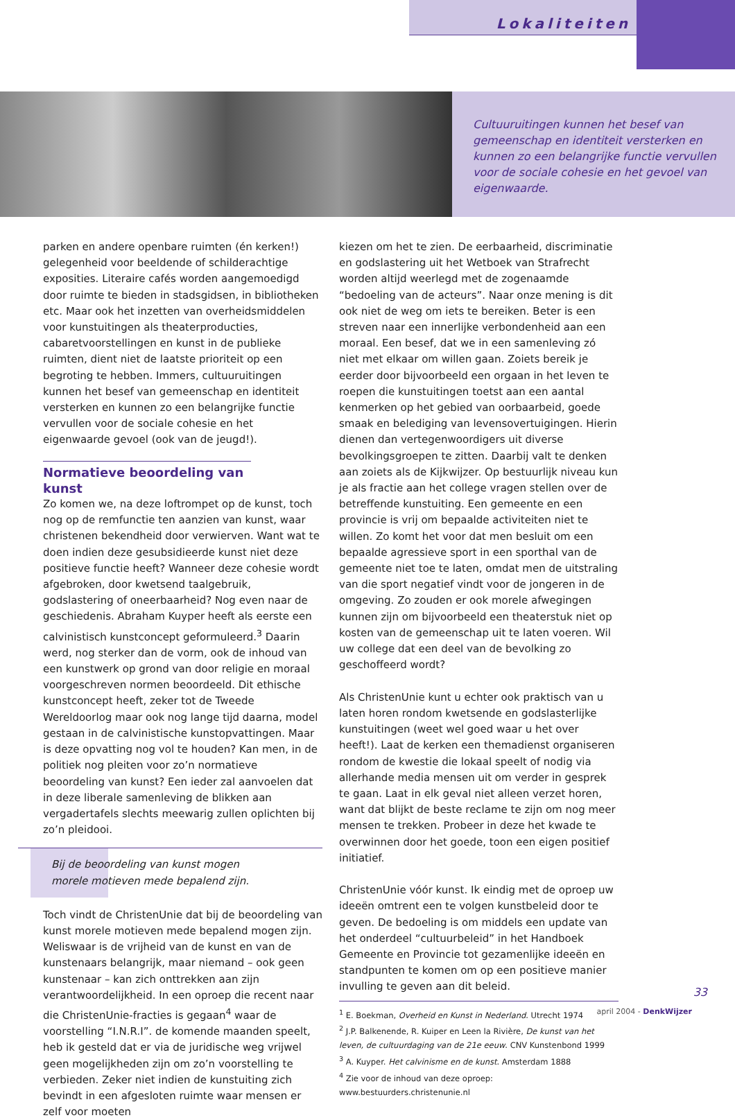Lokaliteiten
Cultuuruitingen kunnen het besef van gemeenschap en identiteit versterken en kunnen zo een belangrijke functie vervullen voor de sociale cohesie en het gevoel van eigenwaarde.
parken en andere openbare ruimten (én kerken!) gelegenheid voor beeldende of schilderachtige exposities. Literaire cafés worden aangemoedigd door ruimte te bieden in stadsgidsen, in bibliotheken etc. Maar ook het inzetten van overheidsmiddelen voor kunstuitingen als theaterproducties, cabaretvoorstellingen en kunst in de publieke ruimten, dient niet de laatste prioriteit op een begroting te hebben. Immers, cultuuruitingen kunnen het besef van gemeenschap en identiteit versterken en kunnen zo een belangrijke functie vervullen voor de sociale cohesie en het eigenwaarde gevoel (ook van de jeugd!).
Normatieve beoordeling van kunst
Zo komen we, na deze loftrompet op de kunst, toch nog op de remfunctie ten aanzien van kunst, waar christenen bekendheid door verwierven. Want wat te doen indien deze gesubsidieerde kunst niet deze positieve functie heeft? Wanneer deze cohesie wordt afgebroken, door kwetsend taalgebruik, godslastering of oneerbaarheid? Nog even naar de geschiedenis. Abraham Kuyper heeft als eerste een calvinistisch kunstconcept geformuleerd.<sup>3</sup> Daarin werd, nog sterker dan de vorm, ook de inhoud van een kunstwerk op grond van door religie en moraal voorgeschreven normen beoordeeld. Dit ethische kunstconcept heeft, zeker tot de Tweede Wereldoorlog maar ook nog lange tijd daarna, model gestaan in de calvinistische kunstopvattingen. Maar is deze opvatting nog vol te houden? Kan men, in de politiek nog pleiten voor zo’n normatieve beoordeling van kunst? Een ieder zal aanvoelen dat in deze liberale samenleving de blikken aan vergadertafels slechts meewarig zullen oplichten bij zo’n pleidooi.
Bij de beoordeling van kunst mogen
morele motieven mede bepalend zijn.
Toch vindt de ChristenUnie dat bij de beoordeling van kunst morele motieven mede bepalend mogen zijn. Weliswaar is de vrijheid van de kunst en van de kunstenaars belangrijk, maar niemand – ook geen kunstenaar – kan zich onttrekken aan zijn verantwoordelijkheid. In een oproep die recent naar die ChristenUnie-fracties is gegaan<sup>4</sup> waar de voorstelling “I.N.R.I”. de komende maanden speelt, heb ik gesteld dat er via de juridische weg vrijwel geen mogelijkheden zijn om zo’n voorstelling te verbieden. Zeker niet indien de kunstuiting zich bevindt in een afgesloten ruimte waar mensen er zelf voor moeten
kiezen om het te zien. De eerbaarheid, discriminatie en godslastering uit het Wetboek van Strafrecht worden altijd weerlegd met de zogenaamde “bedoeling van de acteurs”. Naar onze mening is dit ook niet de weg om iets te bereiken. Beter is een streven naar een innerlijke verbondenheid aan een moraal. Een besef, dat we in een samenleving zó niet met elkaar om willen gaan. Zoiets bereik je eerder door bijvoorbeeld een orgaan in het leven te roepen die kunstuitingen toetst aan een aantal kenmerken op het gebied van oorbaarbeid, goede smaak en belediging van levensovertuigingen. Hierin dienen dan vertegenwoordigers uit diverse bevolkingsgroepen te zitten. Daarbij valt te denken aan zoiets als de Kijkwijzer. Op bestuurlijk niveau kun je als fractie aan het college vragen stellen over de betreffende kunstuiting. Een gemeente en een provincie is vrij om bepaalde activiteiten niet te willen. Zo komt het voor dat men besluit om een bepaalde agressieve sport in een sporthal van de gemeente niet toe te laten, omdat men de uitstraling van die sport negatief vindt voor de jongeren in de omgeving. Zo zouden er ook morele afwegingen kunnen zijn om bijvoorbeeld een theaterstuk niet op kosten van de gemeenschap uit te laten voeren. Wil uw college dat een deel van de bevolking zo geschoffeerd wordt?
Als ChristenUnie kunt u echter ook praktisch van u laten horen rondom kwetsende en godslasterlijke kunstuitingen (weet wel goed waar u het over heeft!). Laat de kerken een themadienst organiseren rondom de kwestie die lokaal speelt of nodig via allerhande media mensen uit om verder in gesprek te gaan. Laat in elk geval niet alleen verzet horen, want dat blijkt de beste reclame te zijn om nog meer mensen te trekken. Probeer in deze het kwade te overwinnen door het goede, toon een eigen positief initiatief.
ChristenUnie vóór kunst. Ik eindig met de oproep uw ideeën omtrent een te volgen kunstbeleid door te geven. De bedoeling is om middels een update van het onderdeel “cultuurbeleid” in het Handboek Gemeente en Provincie tot gezamenlijke ideeën en standpunten te komen om op een positieve manier invulling te geven aan dit beleid.
<sup>1</sup> E. Boekman, Overheid en Kunst in Nederland. Utrecht 1974
<sup>2</sup> J.P. Balkenende, R. Kuiper en Leen la Rivière, De kunst van het leven, de cultuurdaging van de 21e eeuw. CNV Kunstenbond 1999
<sup>3</sup> A. Kuyper. Het calvinisme en de kunst. Amsterdam 1888
<sup>4</sup> Zie voor de inhoud van deze oproep: www.bestuurders.christenunie.nl
33
april 2004 - DenkWijzer